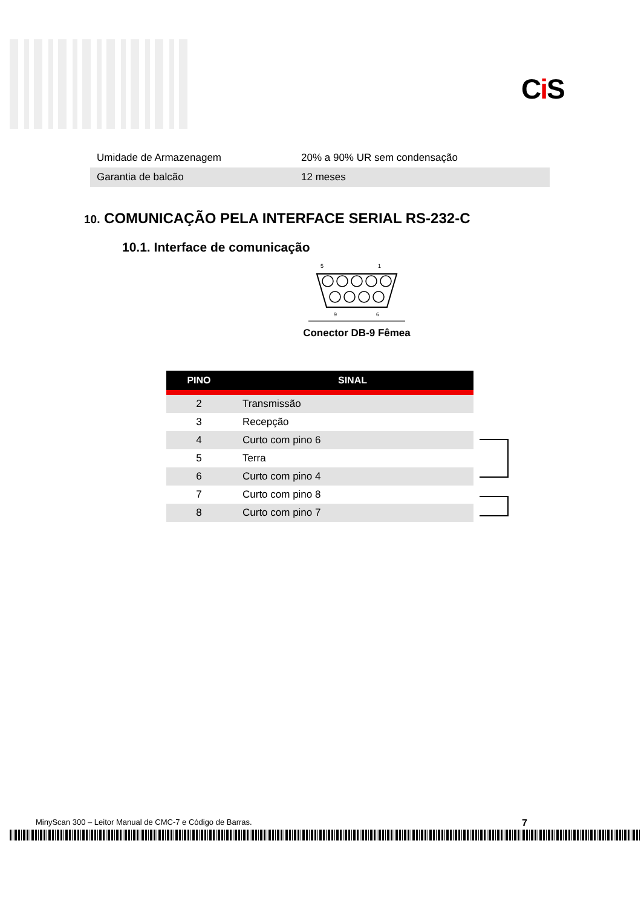Ci S
| Umidade de Armazenagem | 20% a 90% UR sem condensação |
| Garantia de balcão | 12 meses |
10. COMUNICAÇÃO PELA INTERFACE SERIAL RS-232-C
10.1. Interface de comunicação
5
1
9
6
Conector DB-9 Fêmea
| PINO | SINAL |
| --- | --- |
| 2 | Transmissão |
| 3 | Recepção |
| 4 | Curto com pino 6 |
| 5 | Terra |
| 6 | Curto com pino 4 |
| 7 | Curto com pino 8 |
| 8 | Curto com pino 7 |
MinyScan 300 – Leitor Manual de CMC-7 e Código de Barras. 7